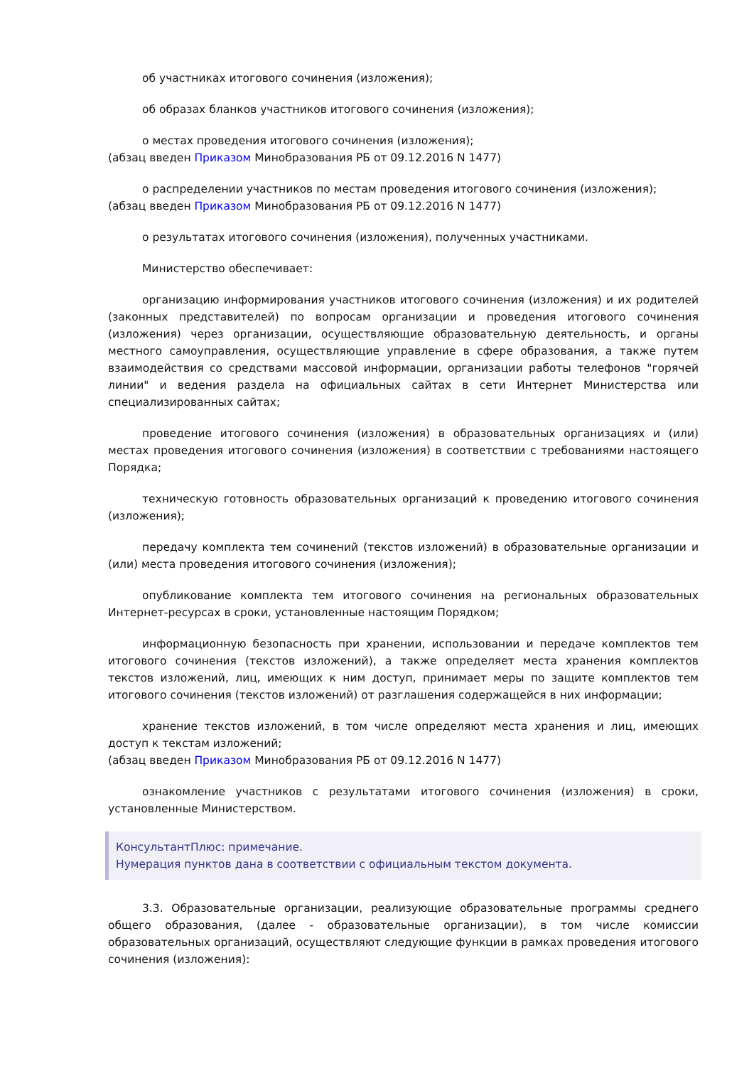об участниках итогового сочинения (изложения);
об образах бланков участников итогового сочинения (изложения);
о местах проведения итогового сочинения (изложения);
(абзац введен Приказом Минобразования РБ от 09.12.2016 N 1477)
о распределении участников по местам проведения итогового сочинения (изложения);
(абзац введен Приказом Минобразования РБ от 09.12.2016 N 1477)
о результатах итогового сочинения (изложения), полученных участниками.
Министерство обеспечивает:
организацию информирования участников итогового сочинения (изложения) и их родителей (законных представителей) по вопросам организации и проведения итогового сочинения (изложения) через организации, осуществляющие образовательную деятельность, и органы местного самоуправления, осуществляющие управление в сфере образования, а также путем взаимодействия со средствами массовой информации, организации работы телефонов "горячей линии" и ведения раздела на официальных сайтах в сети Интернет Министерства или специализированных сайтах;
проведение итогового сочинения (изложения) в образовательных организациях и (или) местах проведения итогового сочинения (изложения) в соответствии с требованиями настоящего Порядка;
техническую готовность образовательных организаций к проведению итогового сочинения (изложения);
передачу комплекта тем сочинений (текстов изложений) в образовательные организации и (или) места проведения итогового сочинения (изложения);
опубликование комплекта тем итогового сочинения на региональных образовательных Интернет-ресурсах в сроки, установленные настоящим Порядком;
информационную безопасность при хранении, использовании и передаче комплектов тем итогового сочинения (текстов изложений), а также определяет места хранения комплектов текстов изложений, лиц, имеющих к ним доступ, принимает меры по защите комплектов тем итогового сочинения (текстов изложений) от разглашения содержащейся в них информации;
хранение текстов изложений, в том числе определяют места хранения и лиц, имеющих доступ к текстам изложений;
(абзац введен Приказом Минобразования РБ от 09.12.2016 N 1477)
ознакомление участников с результатами итогового сочинения (изложения) в сроки, установленные Министерством.
КонсультантПлюс: примечание.
Нумерация пунктов дана в соответствии с официальным текстом документа.
3.3. Образовательные организации, реализующие образовательные программы среднего общего образования, (далее - образовательные организации), в том числе комиссии образовательных организаций, осуществляют следующие функции в рамках проведения итогового сочинения (изложения):